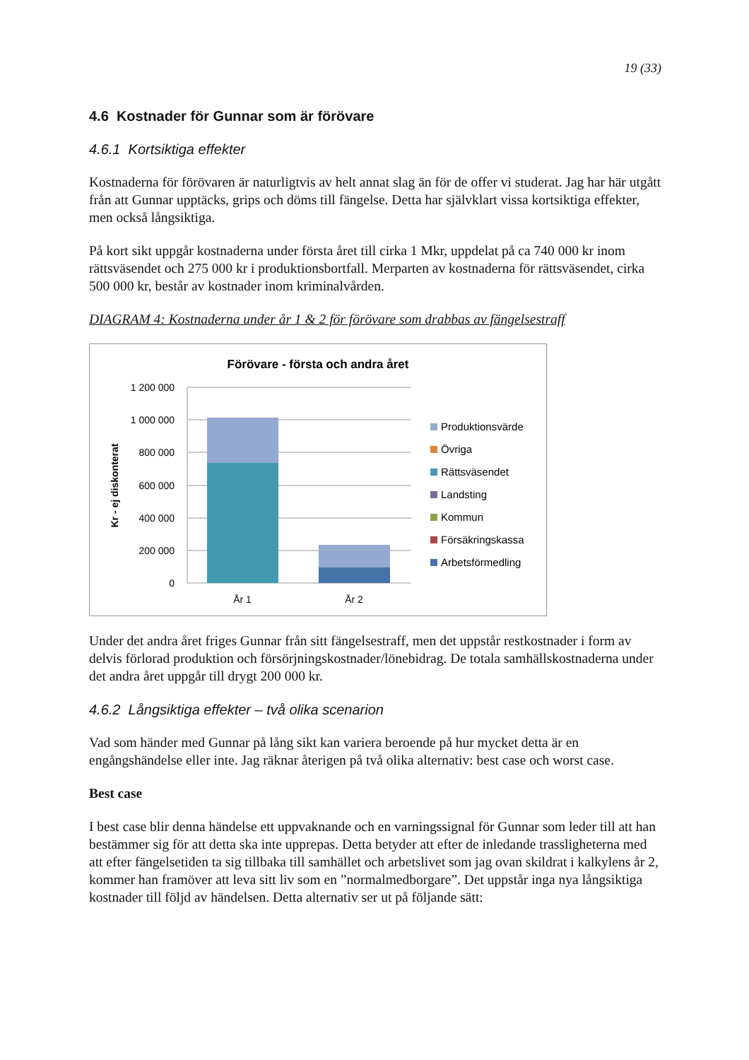19 (33)
4.6 Kostnader för Gunnar som är förövare
4.6.1 Kortsiktiga effekter
Kostnaderna för förövaren är naturligtvis av helt annat slag än för de offer vi studerat. Jag har här utgått från att Gunnar upptäcks, grips och döms till fängelse. Detta har självklart vissa kortsiktiga effekter, men också långsiktiga.
På kort sikt uppgår kostnaderna under första året till cirka 1 Mkr, uppdelat på ca 740 000 kr inom rättsväsendet och 275 000 kr i produktionsbortfall. Merparten av kostnaderna för rättsväsendet, cirka 500 000 kr, består av kostnader inom kriminalvården.
DIAGRAM 4: Kostnaderna under år 1 & 2 för förövare som drabbas av fängelsestraff
Förövare - första och andra året
Kr - ej diskonterat
1 200 000
1 000 000
800 000
600 000
400 000
200 000
0
År 1
År 2
Produktionsvärde
Övriga
Rättsväsendet
Landsting
Kommun
Försäkringskassa
Arbetsförmedling
Under det andra året friges Gunnar från sitt fängelsestraff, men det uppstår restkostnader i form av delvis förlorad produktion och försörjningskostnader/lönebidrag. De totala samhällskostnaderna under det andra året uppgår till drygt 200 000 kr.
4.6.2 Långsiktiga effekter – två olika scenarion
Vad som händer med Gunnar på lång sikt kan variera beroende på hur mycket detta är en engångshändelse eller inte. Jag räknar återigen på två olika alternativ: best case och worst case.
Best case
I best case blir denna händelse ett uppvaknande och en varningssignal för Gunnar som leder till att han bestämmer sig för att detta ska inte upprepas. Detta betyder att efter de inledande trassligheterna med att efter fängelsetiden ta sig tillbaka till samhället och arbetslivet som jag ovan skildrat i kalkylens år 2, kommer han framöver att leva sitt liv som en ”normalmedborgare”. Det uppstår inga nya långsiktiga kostnader till följd av händelsen. Detta alternativ ser ut på följande sätt: